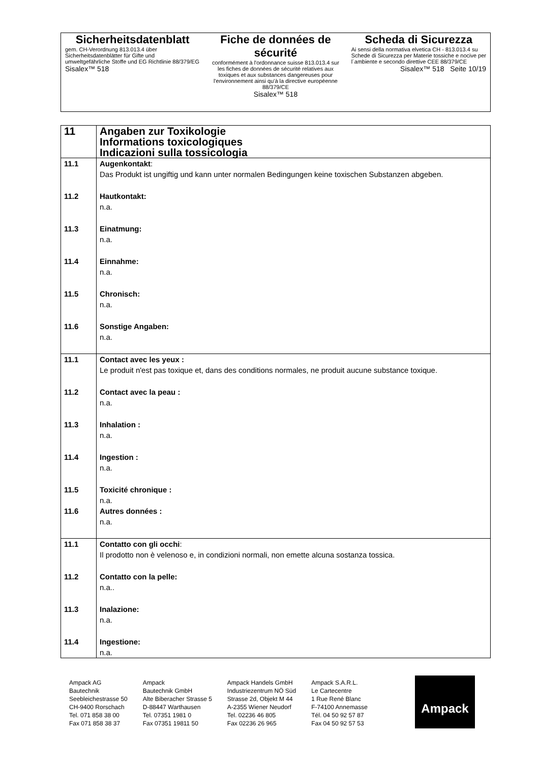| Sicherheitsdatenblatt gem. CH-Verordnung 813.013.4 über Sicherheitsdatenblätter für Gifte und umweltgefährliche Stoffe und EG Richtlinie 88/379/EG Sisalex™ 518 | Fiche de données de sécurité conformément à l'ordonnance suisse 813.013.4 sur les fiches de données de sécurité relatives aux toxiques et aux substances dangereuses pour l'environnement ainsi qu'à la directive européenne 88/379/CE Sisalex™ 518 | Scheda di Sicurezza Ai sensi della normativa elvetica CH - 813.013.4 su Schede di Sicurezza per Materie tossiche e nocive per l´ambiente e secondo direttive CEE 88/379/CE Sisalex™ 518 Seite 10/19 |
| 11 | Angaben zur Toxikologie Informations toxicologiques Indicazioni sulla tossicologia |
| 11.1 | Augenkontakt : Das Produkt ist ungiftig und kann unter normalen Bedingungen keine toxischen Substanzen abgeben. |
| 11.2 | Hautkontakt: n.a. |
| 11.3 | Einatmung: n.a. |
| 11.4 | Einnahme: n.a. |
| 11.5 | Chronisch: n.a. |
| 11.6 | Sonstige Angaben: n.a. |
| 11.1 | Contact avec les yeux : Le produit n'est pas toxique et, dans des conditions normales, ne produit aucune substance toxique. |
| 11.2 | Contact avec la peau : n.a. |
| 11.3 | Inhalation : n.a. |
| 11.4 | Ingestion : n.a. |
| 11.5 | Toxicité chronique : n.a. |
| 11.6 | Autres données : n.a. |
| 11.1 | Contatto con gli occhi : Il prodotto non è velenoso e, in condizioni normali, non emette alcuna sostanza tossica. |
| 11.2 | Contatto con la pelle: n.a.. |
| 11.3 | Inalazione: n.a. |
| 11.4 | Ingestione: n.a. |
Ampack AG
Bautechnik
Seebleichestrasse 50
CH-9400 Rorschach
Tel. 071 858 38 00
Fax 071 858 38 37
Ampack
Bautechnik GmbH
Alte Biberacher Strasse 5
D-88447 Warthausen
Tel. 07351 1981 0
Fax 07351 19811 50
Ampack Handels GmbH
Industriezentrum NÖ Süd
Strasse 2d, Objekt M 44
A-2355 Wiener Neudorf
Tel. 02236 46 805
Fax 02236 26 965
Ampack S.A.R.L.
Le Cartecentre
1 Rue René Blanc
F-74100 Annemasse
Tél. 04 50 92 57 87
Fax 04 50 92 57 53
Ampack